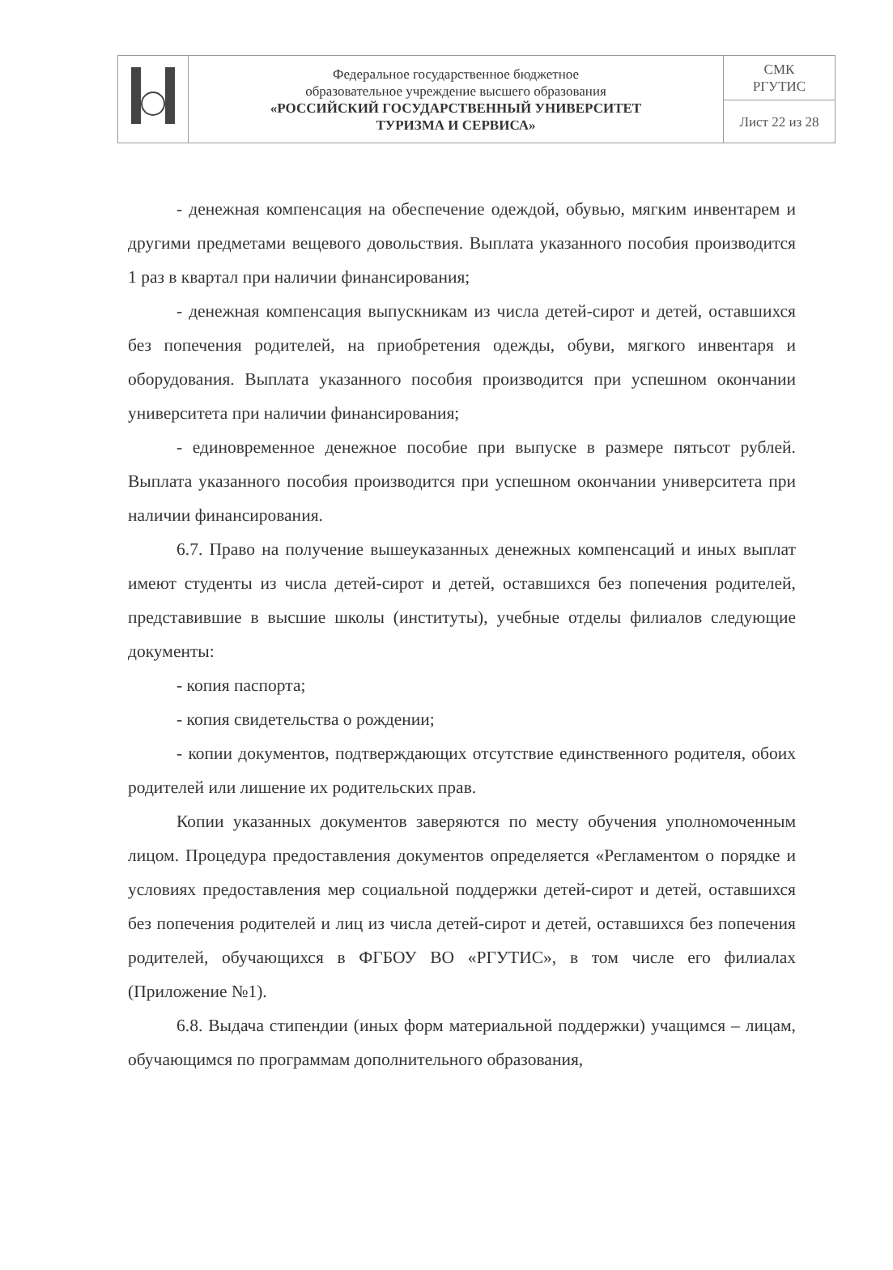| | Федеральное государственное бюджетное образовательное учреждение высшего образования «РОССИЙСКИЙ ГОСУДАРСТВЕННЫЙ УНИВЕРСИТЕТ ТУРИЗМА И СЕРВИСА» | СМК РГУТИС |
| | | Лист 22 из 28 |
- денежная компенсация на обеспечение одеждой, обувью, мягким инвентарем и другими предметами вещевого довольствия. Выплата указанного пособия производится 1 раз в квартал при наличии финансирования;
- денежная компенсация выпускникам из числа детей-сирот и детей, оставшихся без попечения родителей, на приобретения одежды, обуви, мягкого инвентаря и оборудования. Выплата указанного пособия производится при успешном окончании университета при наличии финансирования;
- единовременное денежное пособие при выпуске в размере пятьсот рублей. Выплата указанного пособия производится при успешном окончании университета при наличии финансирования.
6.7. Право на получение вышеуказанных денежных компенсаций и иных выплат имеют студенты из числа детей-сирот и детей, оставшихся без попечения родителей, представившие в высшие школы (институты), учебные отделы филиалов следующие документы:
- копия паспорта;
- копия свидетельства о рождении;
- копии документов, подтверждающих отсутствие единственного родителя, обоих родителей или лишение их родительских прав.
Копии указанных документов заверяются по месту обучения уполномоченным лицом. Процедура предоставления документов определяется «Регламентом о порядке и условиях предоставления мер социальной поддержки детей-сирот и детей, оставшихся без попечения родителей и лиц из числа детей-сирот и детей, оставшихся без попечения родителей, обучающихся в ФГБОУ ВО «РГУТИС», в том числе его филиалах (Приложение №1).
6.8. Выдача стипендии (иных форм материальной поддержки) учащимся – лицам, обучающимся по программам дополнительного образования,